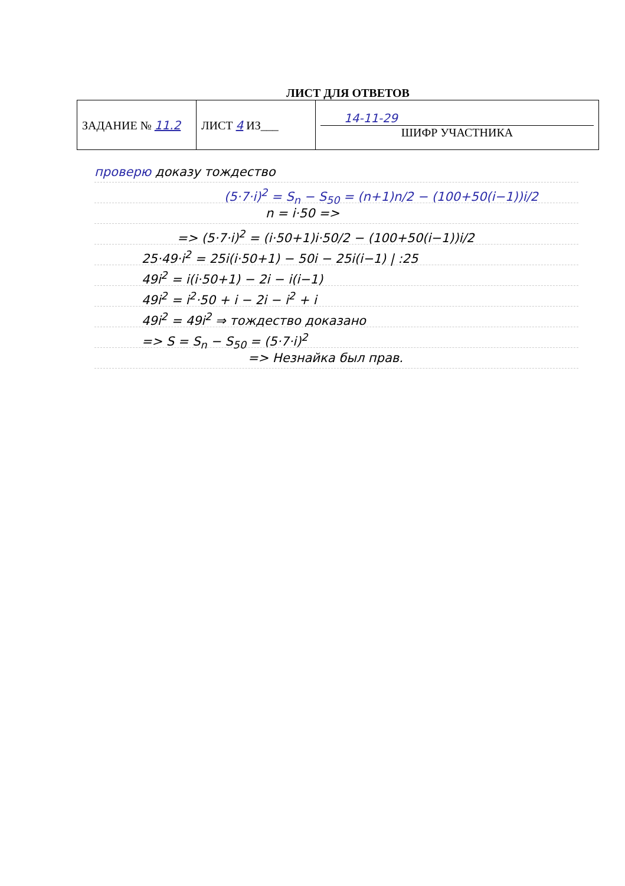ЛИСТ ДЛЯ ОТВЕТОВ
| ЗАДАНИЕ № 11.2 | ЛИСТ 4 ИЗ___ | 14-11-29 ШИФР УЧАСТНИКА |
проверю доказу тождество
(5·7·i)<sup>2</sup> = S<sub>n</sub> − S<sub>50</sub> = (n+1)n/2 − (100+50(i−1))i/2
n = i·50 =>
=> (5·7·i)<sup>2</sup> = (i·50+1)i·50/2 − (100+50(i−1))i/2
25·49·i<sup>2</sup> = 25i(i·50+1) − 50i − 25i(i−1) | :25
49i<sup>2</sup> = i(i·50+1) − 2i − i(i−1)
49i<sup>2</sup> = i<sup>2</sup>·50 + i − 2i − i<sup>2</sup> + i
49i<sup>2</sup> = 49i<sup>2</sup> ⇒ тождество доказано
=> S = S<sub>n</sub> − S<sub>50</sub> = (5·7·i)<sup>2</sup>
=> Незнайка был прав.